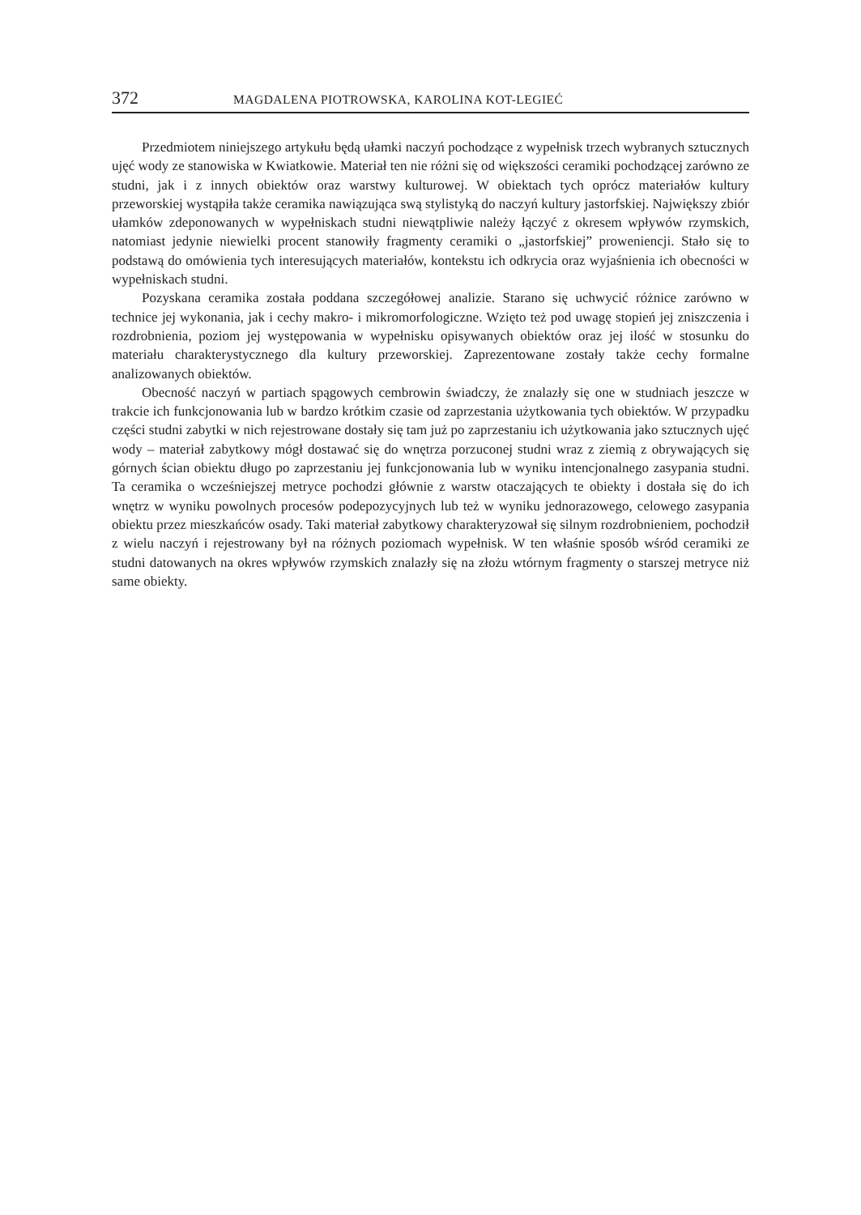372 MAGDALENA PIOTROWSKA, KAROLINA KOT-LEGIEĆ
Przedmiotem niniejszego artykułu będą ułamki naczyń pochodzące z wypełnisk trzech wybranych sztucznych ujęć wody ze stanowiska w Kwiatkowie. Materiał ten nie różni się od większości ceramiki pochodzącej zarówno ze studni, jak i z innych obiektów oraz warstwy kulturowej. W obiektach tych oprócz materiałów kultury przeworskiej wystąpiła także ceramika nawiązująca swą stylistyką do naczyń kultury jastorfskiej. Największy zbiór ułamków zdeponowanych w wypełniskach studni niewątpliwie należy łączyć z okresem wpływów rzymskich, natomiast jedynie niewielki procent stanowiły fragmenty ceramiki o „jastorfskiej” proweniencji. Stało się to podstawą do omówienia tych interesujących materiałów, kontekstu ich odkrycia oraz wyjaśnienia ich obecności w wypełniskach studni.
Pozyskana ceramika została poddana szczegółowej analizie. Starano się uchwycić różnice zarówno w technice jej wykonania, jak i cechy makro- i mikromorfologiczne. Wzięto też pod uwagę stopień jej zniszczenia i rozdrobnienia, poziom jej występowania w wypełnisku opisywanych obiektów oraz jej ilość w stosunku do materiału charakterystycznego dla kultury przeworskiej. Zaprezentowane zostały także cechy formalne analizowanych obiektów.
Obecność naczyń w partiach spągowych cembrowin świadczy, że znalazły się one w studniach jeszcze w trakcie ich funkcjonowania lub w bardzo krótkim czasie od zaprzestania użytkowania tych obiektów. W przypadku części studni zabytki w nich rejestrowane dostały się tam już po zaprzestaniu ich użytkowania jako sztucznych ujęć wody – materiał zabytkowy mógł dostawać się do wnętrza porzuconej studni wraz z ziemią z obrywających się górnych ścian obiektu długo po zaprzestaniu jej funkcjonowania lub w wyniku intencjonalnego zasypania studni. Ta ceramika o wcześniejszej metryce pochodzi głównie z warstw otaczających te obiekty i dostała się do ich wnętrz w wyniku powolnych procesów podepozycyjnych lub też w wyniku jednorazowego, celowego zasypania obiektu przez mieszkańców osady. Taki materiał zabytkowy charakteryzował się silnym rozdrobnieniem, pochodził z wielu naczyń i rejestrowany był na różnych poziomach wypełnisk. W ten właśnie sposób wśród ceramiki ze studni datowanych na okres wpływów rzymskich znalazły się na złożu wtórnym fragmenty o starszej metryce niż same obiekty.